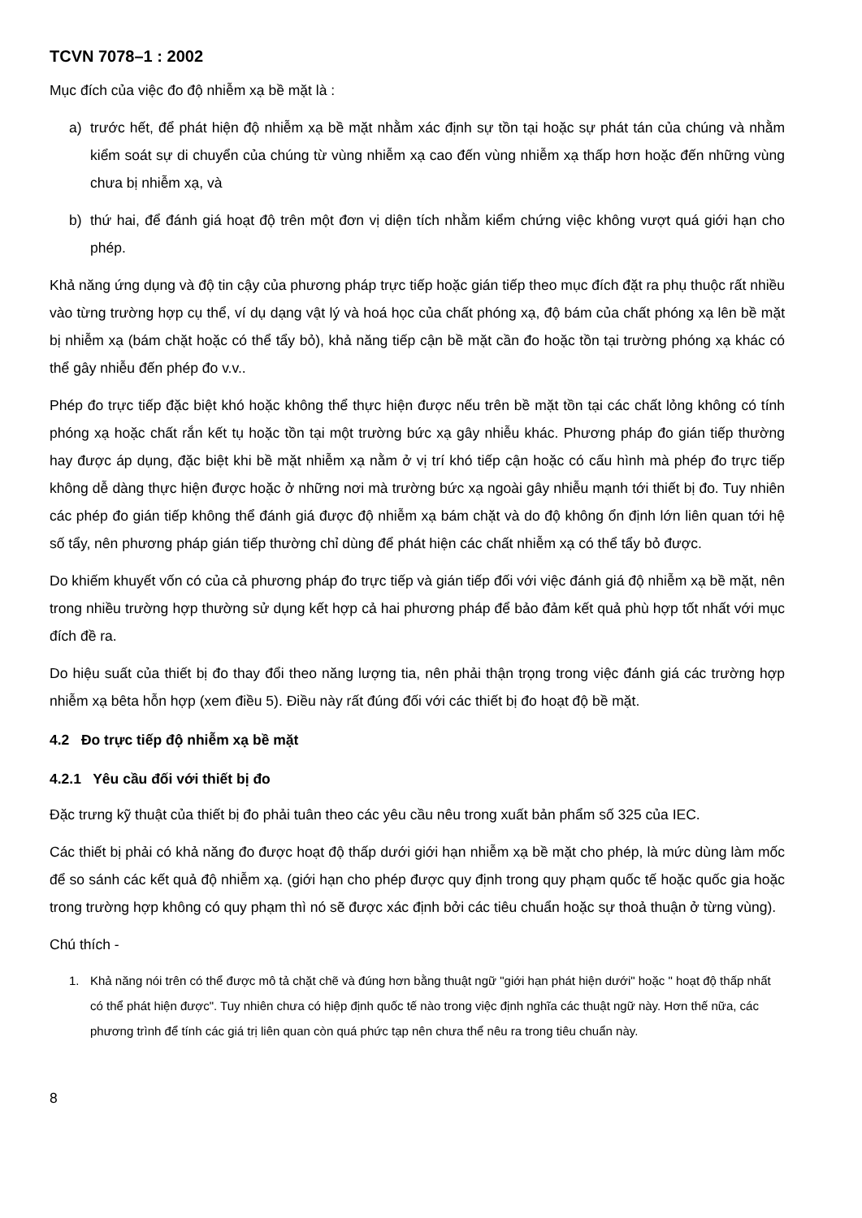TCVN 7078–1 : 2002
Mục đích của việc đo độ nhiễm xạ bề mặt là :
a) trước hết, để phát hiện độ nhiễm xạ bề mặt nhằm xác định sự tồn tại hoặc sự phát tán của chúng và nhằm kiểm soát sự di chuyển của chúng từ vùng nhiễm xạ cao đến vùng nhiễm xạ thấp hơn hoặc đến những vùng chưa bị nhiễm xạ, và
b) thứ hai, để đánh giá hoạt độ trên một đơn vị diện tích nhằm kiểm chứng việc không vượt quá giới hạn cho phép.
Khả năng ứng dụng và độ tin cậy của phương pháp trực tiếp hoặc gián tiếp theo mục đích đặt ra phụ thuộc rất nhiều vào từng trường hợp cụ thể, ví dụ dạng vật lý và hoá học của chất phóng xạ, độ bám của chất phóng xạ lên bề mặt bị nhiễm xạ (bám chặt hoặc có thể tẩy bỏ), khả năng tiếp cận bề mặt cần đo hoặc tồn tại trường phóng xạ khác có thể gây nhiễu đến phép đo v.v..
Phép đo trực tiếp đặc biệt khó hoặc không thể thực hiện được nếu trên bề mặt tồn tại các chất lỏng không có tính phóng xạ hoặc chất rắn kết tụ hoặc tồn tại một trường bức xạ gây nhiễu khác. Phương pháp đo gián tiếp thường hay được áp dụng, đặc biệt khi bề mặt nhiễm xạ nằm ở vị trí khó tiếp cận hoặc có cấu hình mà phép đo trực tiếp không dễ dàng thực hiện được hoặc ở những nơi mà trường bức xạ ngoài gây nhiễu mạnh tới thiết bị đo. Tuy nhiên các phép đo gián tiếp không thể đánh giá được độ nhiễm xạ bám chặt và do độ không ổn định lớn liên quan tới hệ số tẩy, nên phương pháp gián tiếp thường chỉ dùng để phát hiện các chất nhiễm xạ có thể tẩy bỏ được.
Do khiếm khuyết vốn có của cả phương pháp đo trực tiếp và gián tiếp đối với việc đánh giá độ nhiễm xạ bề mặt, nên trong nhiều trường hợp thường sử dụng kết hợp cả hai phương pháp để bảo đảm kết quả phù hợp tốt nhất với mục đích đề ra.
Do hiệu suất của thiết bị đo thay đổi theo năng lượng tia, nên phải thận trọng trong việc đánh giá các trường hợp nhiễm xạ bêta hỗn hợp (xem điều 5). Điều này rất đúng đối với các thiết bị đo hoạt độ bề mặt.
4.2 Đo trực tiếp độ nhiễm xạ bề mặt
4.2.1 Yêu cầu đối với thiết bị đo
Đặc trưng kỹ thuật của thiết bị đo phải tuân theo các yêu cầu nêu trong xuất bản phẩm số 325 của IEC.
Các thiết bị phải có khả năng đo được hoạt độ thấp dưới giới hạn nhiễm xạ bề mặt cho phép, là mức dùng làm mốc để so sánh các kết quả độ nhiễm xạ. (giới hạn cho phép được quy định trong quy phạm quốc tế hoặc quốc gia hoặc trong trường hợp không có quy phạm thì nó sẽ được xác định bởi các tiêu chuẩn hoặc sự thoả thuận ở từng vùng).
Chú thích -
1. Khả năng nói trên có thể được mô tả chặt chẽ và đúng hơn bằng thuật ngữ "giới hạn phát hiện dưới" hoặc " hoạt độ thấp nhất có thể phát hiện được". Tuy nhiên chưa có hiệp định quốc tế nào trong việc định nghĩa các thuật ngữ này. Hơn thế nữa, các phương trình để tính các giá trị liên quan còn quá phức tạp nên chưa thể nêu ra trong tiêu chuẩn này.
8